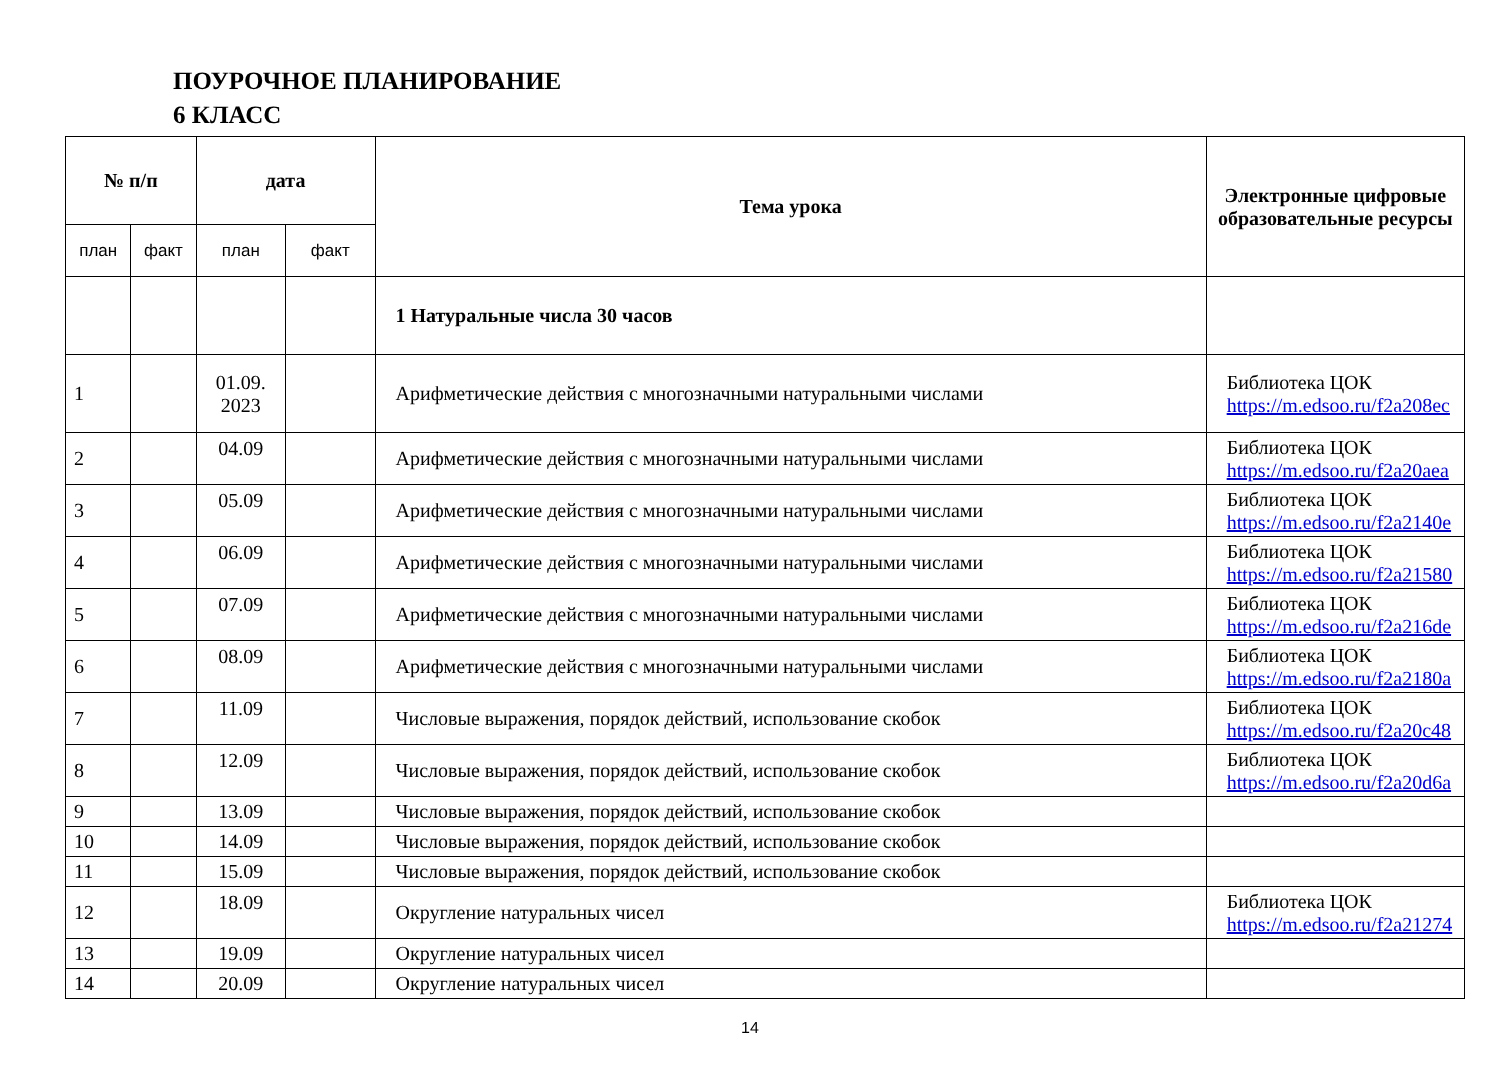ПОУРОЧНОЕ ПЛАНИРОВАНИЕ
6 КЛАСС
| № п/п | | дата | | Тема урока | Электронные цифровые образовательные ресурсы |
| --- | --- | --- | --- | --- | --- |
| план | факт | план | факт | | |
| | | | | 1 Натуральные числа 30 часов | |
| 1 | | 01.09. 2023 | | Арифметические действия с многозначными натуральными числами | Библиотека ЦОК https://m.edsoo.ru/f2a208ec |
| 2 | | 04.09 | | Арифметические действия с многозначными натуральными числами | Библиотека ЦОК https://m.edsoo.ru/f2a20aea |
| 3 | | 05.09 | | Арифметические действия с многозначными натуральными числами | Библиотека ЦОК https://m.edsoo.ru/f2a2140e |
| 4 | | 06.09 | | Арифметические действия с многозначными натуральными числами | Библиотека ЦОК https://m.edsoo.ru/f2a21580 |
| 5 | | 07.09 | | Арифметические действия с многозначными натуральными числами | Библиотека ЦОК https://m.edsoo.ru/f2a216de |
| 6 | | 08.09 | | Арифметические действия с многозначными натуральными числами | Библиотека ЦОК https://m.edsoo.ru/f2a2180a |
| 7 | | 11.09 | | Числовые выражения, порядок действий, использование скобок | Библиотека ЦОК https://m.edsoo.ru/f2a20c48 |
| 8 | | 12.09 | | Числовые выражения, порядок действий, использование скобок | Библиотека ЦОК https://m.edsoo.ru/f2a20d6a |
| 9 | | 13.09 | | Числовые выражения, порядок действий, использование скобок | |
| 10 | | 14.09 | | Числовые выражения, порядок действий, использование скобок | |
| 11 | | 15.09 | | Числовые выражения, порядок действий, использование скобок | |
| 12 | | 18.09 | | Округление натуральных чисел | Библиотека ЦОК https://m.edsoo.ru/f2a21274 |
| 13 | | 19.09 | | Округление натуральных чисел | |
| 14 | | 20.09 | | Округление натуральных чисел | |
14